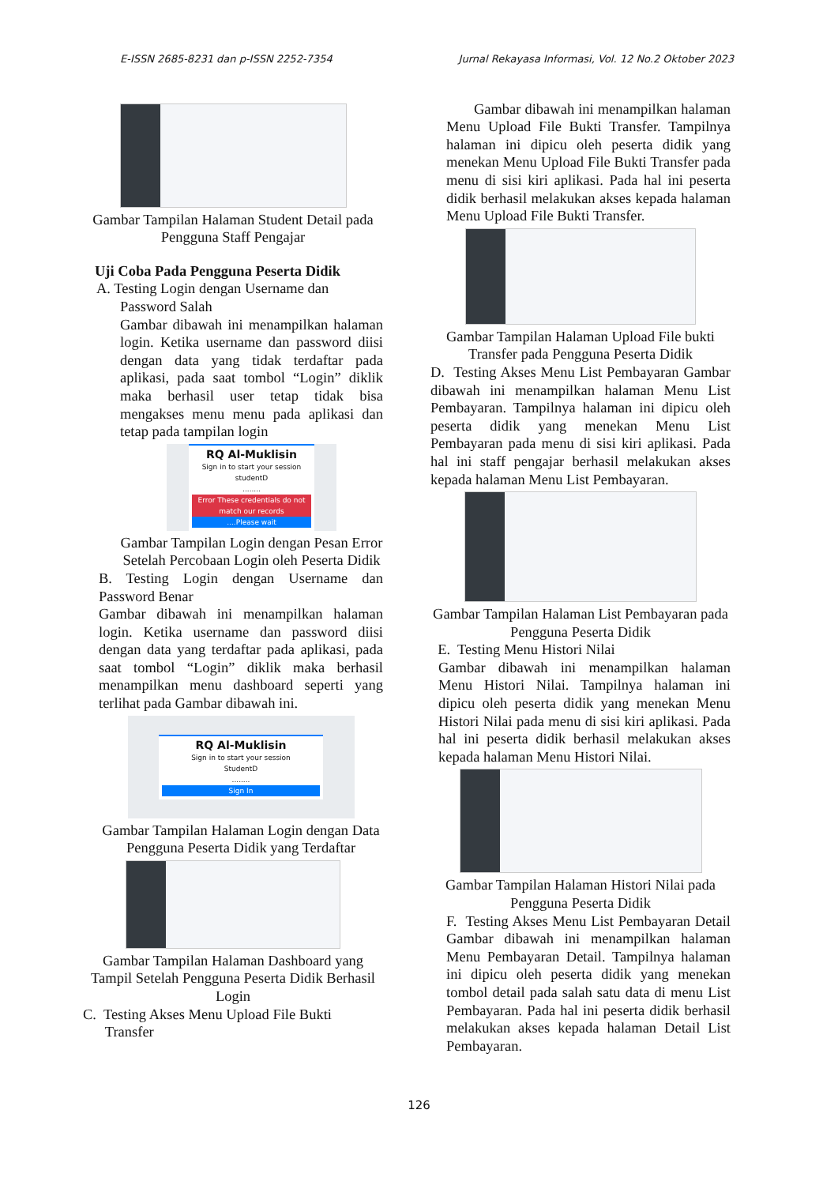E-ISSN 2685-8231 dan p-ISSN 2252-7354 Jurnal Rekayasa Informasi, Vol. 12 No.2 Oktober 2023
Gambar Tampilan Halaman Student Detail pada Pengguna Staff Pengajar
Uji Coba Pada Pengguna Peserta Didik
A. Testing Login dengan Username dan
Password Salah
Gambar dibawah ini menampilkan halaman login. Ketika username dan password diisi dengan data yang tidak terdaftar pada aplikasi, pada saat tombol “Login” diklik maka berhasil user tetap tidak bisa mengakses menu menu pada aplikasi dan tetap pada tampilan login
RQ Al-Muklisin
Sign in to start your session
studentD
........
Error These credentials do not match our records....Please wait
Gambar Tampilan Login dengan Pesan Error Setelah Percobaan Login oleh Peserta Didik
B. Testing Login dengan Username dan Password Benar
Gambar dibawah ini menampilkan halaman login. Ketika username dan password diisi dengan data yang terdaftar pada aplikasi, pada saat tombol “Login” diklik maka berhasil menampilkan menu dashboard seperti yang terlihat pada Gambar dibawah ini.
RQ Al-Muklisin
Sign in to start your session
StudentD
........
Sign In
Gambar Tampilan Halaman Login dengan Data Pengguna Peserta Didik yang Terdaftar
Gambar Tampilan Halaman Dashboard yang Tampil Setelah Pengguna Peserta Didik Berhasil Login
C. Testing Akses Menu Upload File Bukti
Transfer
Gambar dibawah ini menampilkan halaman Menu Upload File Bukti Transfer. Tampilnya halaman ini dipicu oleh peserta didik yang menekan Menu Upload File Bukti Transfer pada menu di sisi kiri aplikasi. Pada hal ini peserta didik berhasil melakukan akses kepada halaman Menu Upload File Bukti Transfer.
Gambar Tampilan Halaman Upload File bukti Transfer pada Pengguna Peserta Didik
D. Testing Akses Menu List Pembayaran Gambar dibawah ini menampilkan halaman Menu List Pembayaran. Tampilnya halaman ini dipicu oleh peserta didik yang menekan Menu List Pembayaran pada menu di sisi kiri aplikasi. Pada hal ini staff pengajar berhasil melakukan akses kepada halaman Menu List Pembayaran.
Gambar Tampilan Halaman List Pembayaran pada Pengguna Peserta Didik
E. Testing Menu Histori Nilai
Gambar dibawah ini menampilkan halaman Menu Histori Nilai. Tampilnya halaman ini dipicu oleh peserta didik yang menekan Menu Histori Nilai pada menu di sisi kiri aplikasi. Pada hal ini peserta didik berhasil melakukan akses kepada halaman Menu Histori Nilai.
Gambar Tampilan Halaman Histori Nilai pada Pengguna Peserta Didik
F. Testing Akses Menu List Pembayaran Detail Gambar dibawah ini menampilkan halaman Menu Pembayaran Detail. Tampilnya halaman ini dipicu oleh peserta didik yang menekan tombol detail pada salah satu data di menu List Pembayaran. Pada hal ini peserta didik berhasil melakukan akses kepada halaman Detail List Pembayaran.
126